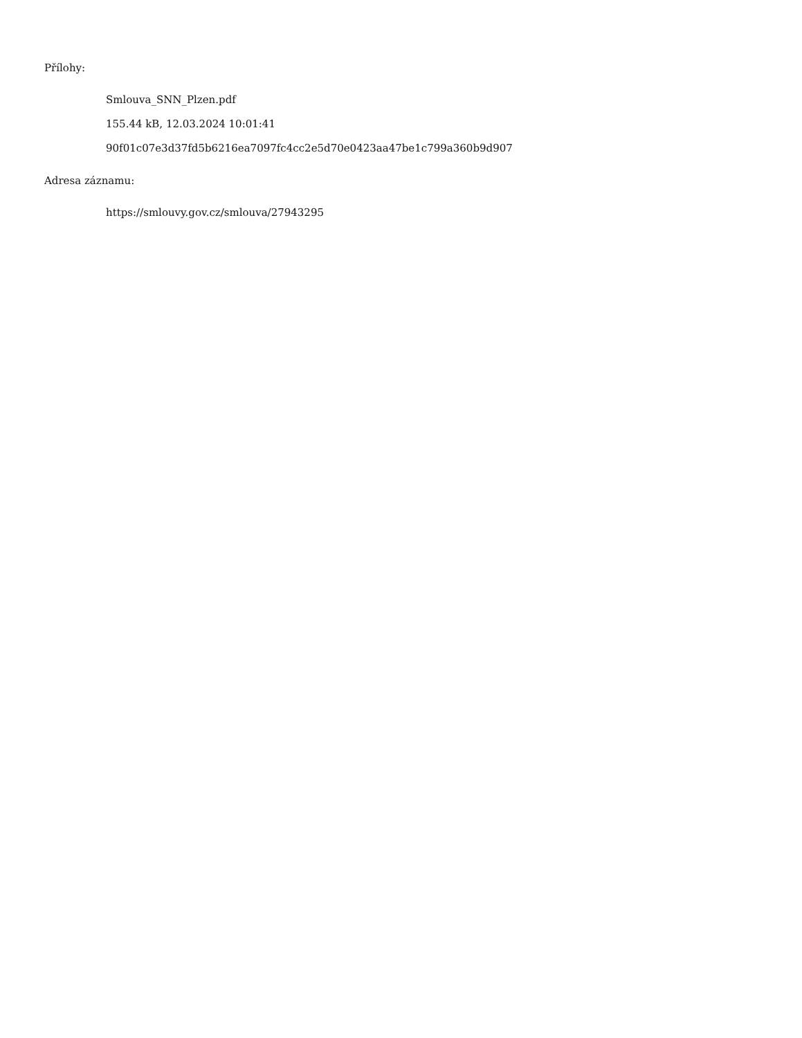Přílohy:
Smlouva_SNN_Plzen.pdf
155.44 kB, 12.03.2024 10:01:41
90f01c07e3d37fd5b6216ea7097fc4cc2e5d70e0423aa47be1c799a360b9d907
Adresa záznamu:
https://smlouvy.gov.cz/smlouva/27943295